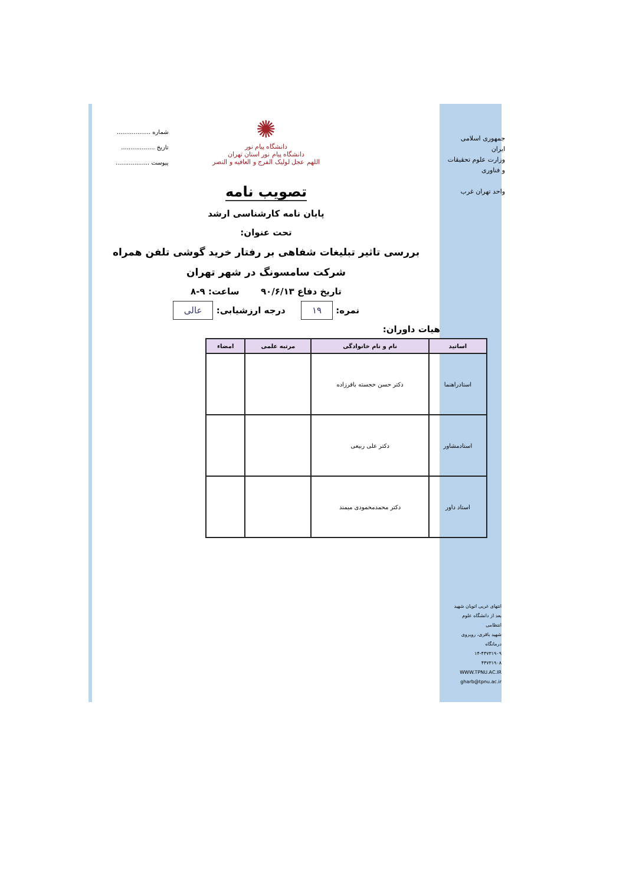جمهوری اسلامی ایران
وزارت علوم تحقیقات و فناوری
واحد تهران غرب
شماره ..................
تاریخ ..................
پیوست ..................
✺
دانشگاه پیام نور
دانشگاه پیام نور استان تهران
اللهم عجل لولیک الفرج و العافیه و النصر
تصویب نامه
پایان نامه کارشناسی ارشد
تحت عنوان:
بررسی تاثیر تبلیغات شفاهی بر رفتار خرید گوشی تلفن همراه
شرکت سامسونگ در شهر تهران
تاریخ دفاع ۹۰/۶/۱۳ ساعت: ۹-۸
نمره: ۱۹ درجه ارزشیابی: عالی
هیات داوران:
| اساتید | نام و نام خانوادگی | مرتبه علمی | امضاء |
| --- | --- | --- | --- |
| استادراهنما | دکتر حسن خجسته باقرزاده | | |
| استادمشاور | دکتر علی ربیعی | | |
| استاد داور | دکتر محمدمحمودی میمند | | |
انتهای غربی اتوبان شهید
بعد از دانشگاه علوم انتظامی
شهید باقری، روبروی درمانگاه
۱۴-۴۴۷۳۱۹۰۹
۴۴۷۳۱۹۰۸
WWW.TPNU.AC.IR
gharb@tpnu.ac.ir